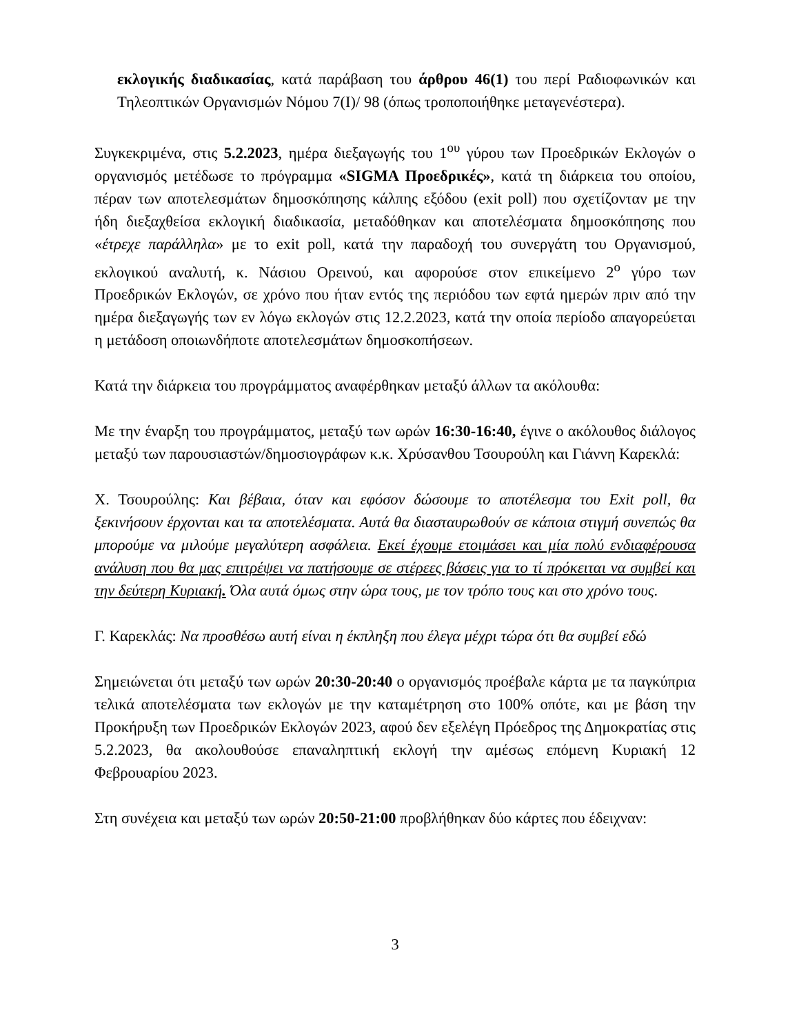εκλογικής διαδικασίας, κατά παράβαση του άρθρου 46(1) του περί Ραδιοφωνικών και Τηλεοπτικών Οργανισμών Νόμου 7(Ι)/ 98 (όπως τροποποιήθηκε μεταγενέστερα).
Συγκεκριμένα, στις 5.2.2023, ημέρα διεξαγωγής του 1<sup>ου</sup> γύρου των Προεδρικών Εκλογών ο οργανισμός μετέδωσε το πρόγραμμα «SIGMA Προεδρικές», κατά τη διάρκεια του οποίου, πέραν των αποτελεσμάτων δημοσκόπησης κάλπης εξόδου (exit poll) που σχετίζονταν με την ήδη διεξαχθείσα εκλογική διαδικασία, μεταδόθηκαν και αποτελέσματα δημοσκόπησης που «έτρεχε παράλληλα» με το exit poll, κατά την παραδοχή του συνεργάτη του Οργανισμού, εκλογικού αναλυτή, κ. Νάσιου Ορεινού, και αφορούσε στον επικείμενο 2<sup>ο</sup> γύρο των Προεδρικών Εκλογών, σε χρόνο που ήταν εντός της περιόδου των εφτά ημερών πριν από την ημέρα διεξαγωγής των εν λόγω εκλογών στις 12.2.2023, κατά την οποία περίοδο απαγορεύεται η μετάδοση οποιωνδήποτε αποτελεσμάτων δημοσκοπήσεων.
Κατά την διάρκεια του προγράμματος αναφέρθηκαν μεταξύ άλλων τα ακόλουθα:
Με την έναρξη του προγράμματος, μεταξύ των ωρών 16:30-16:40, έγινε ο ακόλουθος διάλογος μεταξύ των παρουσιαστών/δημοσιογράφων κ.κ. Χρύσανθου Τσουρούλη και Γιάννη Καρεκλά:
Χ. Τσουρούλης: Και βέβαια, όταν και εφόσον δώσουμε το αποτέλεσμα του Exit poll, θα ξεκινήσουν έρχονται και τα αποτελέσματα. Αυτά θα διασταυρωθούν σε κάποια στιγμή συνεπώς θα μπορούμε να μιλούμε μεγαλύτερη ασφάλεια. Εκεί έχουμε ετοιμάσει και μία πολύ ενδιαφέρουσα ανάλυση που θα μας επιτρέψει να πατήσουμε σε στέρεες βάσεις για το τί πρόκειται να συμβεί και την δεύτερη Κυριακή. Όλα αυτά όμως στην ώρα τους, με τον τρόπο τους και στο χρόνο τους.
Γ. Καρεκλάς: Να προσθέσω αυτή είναι η έκπληξη που έλεγα μέχρι τώρα ότι θα συμβεί εδώ
Σημειώνεται ότι μεταξύ των ωρών 20:30-20:40 ο οργανισμός προέβαλε κάρτα με τα παγκύπρια τελικά αποτελέσματα των εκλογών με την καταμέτρηση στο 100% οπότε, και με βάση την Προκήρυξη των Προεδρικών Εκλογών 2023, αφού δεν εξελέγη Πρόεδρος της Δημοκρατίας στις 5.2.2023, θα ακολουθούσε επαναληπτική εκλογή την αμέσως επόμενη Κυριακή 12 Φεβρουαρίου 2023.
Στη συνέχεια και μεταξύ των ωρών 20:50-21:00 προβλήθηκαν δύο κάρτες που έδειχναν:
3